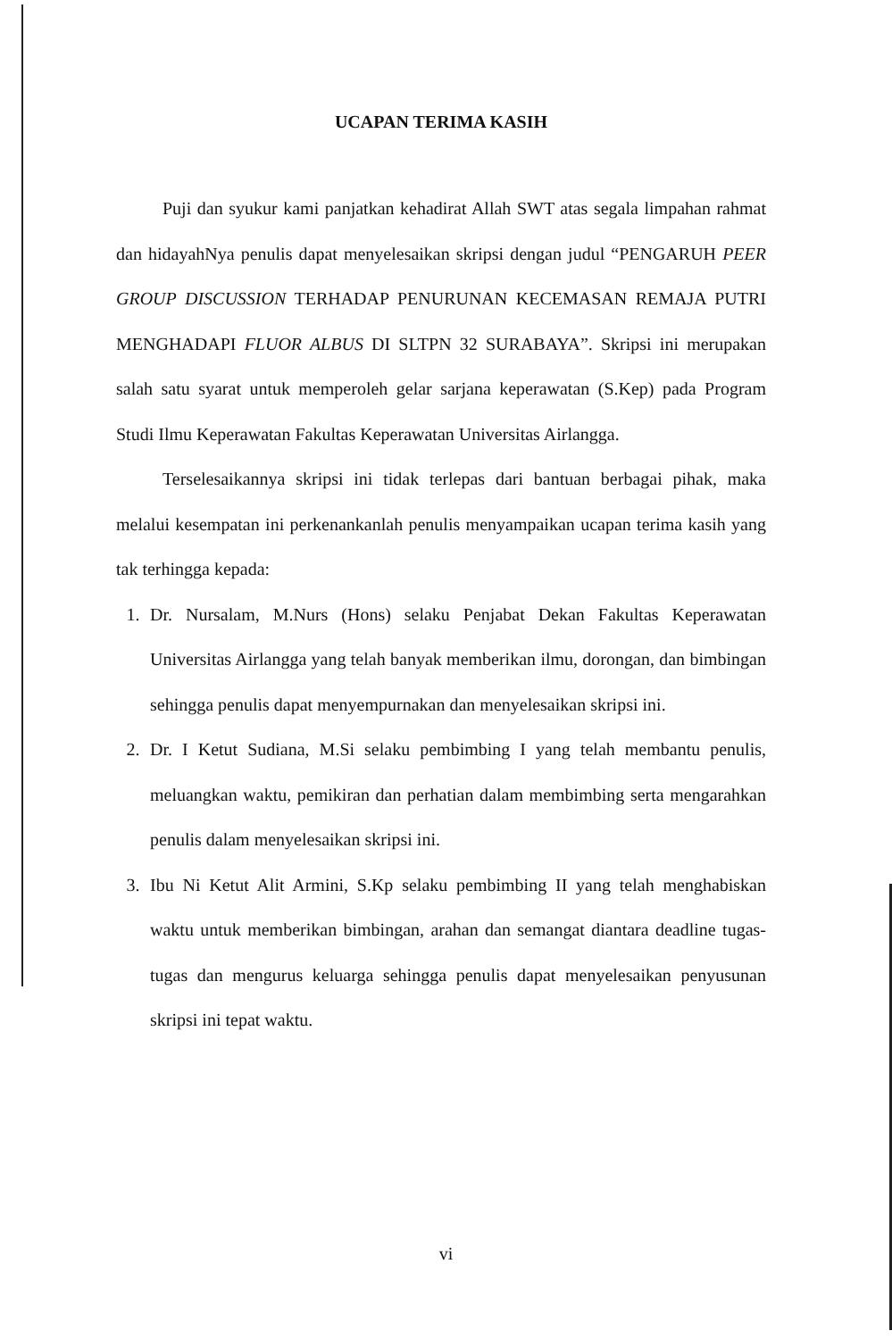UCAPAN TERIMA KASIH
Puji dan syukur kami panjatkan kehadirat Allah SWT atas segala limpahan rahmat dan hidayahNya penulis dapat menyelesaikan skripsi dengan judul “PENGARUH PEER GROUP DISCUSSION TERHADAP PENURUNAN KECEMASAN REMAJA PUTRI MENGHADAPI FLUOR ALBUS DI SLTPN 32 SURABAYA”. Skripsi ini merupakan salah satu syarat untuk memperoleh gelar sarjana keperawatan (S.Kep) pada Program Studi Ilmu Keperawatan Fakultas Keperawatan Universitas Airlangga.
Terselesaikannya skripsi ini tidak terlepas dari bantuan berbagai pihak, maka melalui kesempatan ini perkenankanlah penulis menyampaikan ucapan terima kasih yang tak terhingga kepada:
1. Dr. Nursalam, M.Nurs (Hons) selaku Penjabat Dekan Fakultas Keperawatan Universitas Airlangga yang telah banyak memberikan ilmu, dorongan, dan bimbingan sehingga penulis dapat menyempurnakan dan menyelesaikan skripsi ini.
2. Dr. I Ketut Sudiana, M.Si selaku pembimbing I yang telah membantu penulis, meluangkan waktu, pemikiran dan perhatian dalam membimbing serta mengarahkan penulis dalam menyelesaikan skripsi ini.
3. Ibu Ni Ketut Alit Armini, S.Kp selaku pembimbing II yang telah menghabiskan waktu untuk memberikan bimbingan, arahan dan semangat diantara deadline tugas-tugas dan mengurus keluarga sehingga penulis dapat menyelesaikan penyusunan skripsi ini tepat waktu.
vi